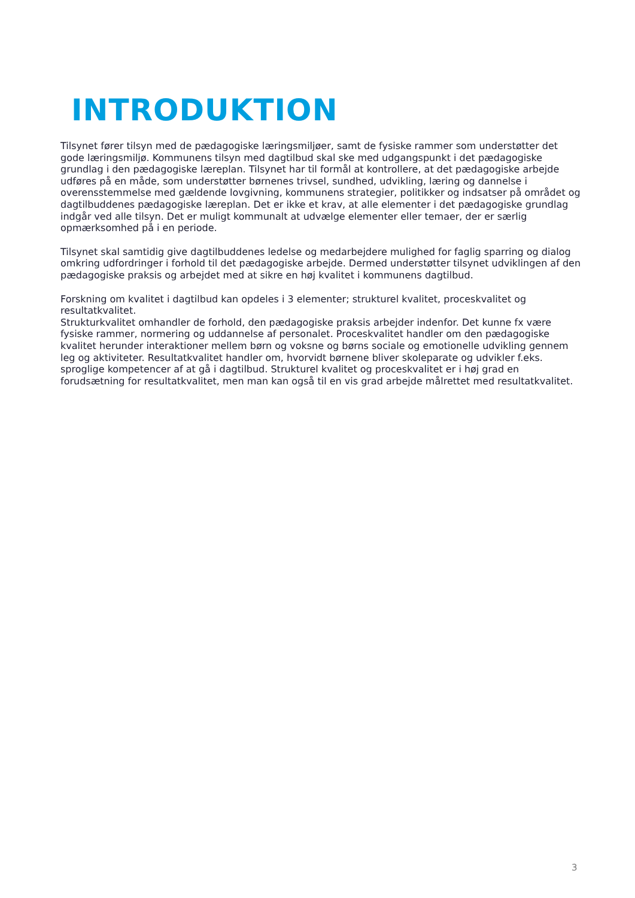INTRODUKTION
Tilsynet fører tilsyn med de pædagogiske læringsmiljøer, samt de fysiske rammer som understøtter det gode læringsmiljø. Kommunens tilsyn med dagtilbud skal ske med udgangspunkt i det pædagogiske grundlag i den pædagogiske læreplan. Tilsynet har til formål at kontrollere, at det pædagogiske arbejde udføres på en måde, som understøtter børnenes trivsel, sundhed, udvikling, læring og dannelse i overensstemmelse med gældende lovgivning, kommunens strategier, politikker og indsatser på området og dagtilbuddenes pædagogiske læreplan. Det er ikke et krav, at alle elementer i det pædagogiske grundlag indgår ved alle tilsyn. Det er muligt kommunalt at udvælge elementer eller temaer, der er særlig opmærksomhed på i en periode.
Tilsynet skal samtidig give dagtilbuddenes ledelse og medarbejdere mulighed for faglig sparring og dialog omkring udfordringer i forhold til det pædagogiske arbejde. Dermed understøtter tilsynet udviklingen af den pædagogiske praksis og arbejdet med at sikre en høj kvalitet i kommunens dagtilbud.
Forskning om kvalitet i dagtilbud kan opdeles i 3 elementer; strukturel kvalitet, proceskvalitet og resultatkvalitet.
Strukturkvalitet omhandler de forhold, den pædagogiske praksis arbejder indenfor. Det kunne fx være fysiske rammer, normering og uddannelse af personalet. Proceskvalitet handler om den pædagogiske kvalitet herunder interaktioner mellem børn og voksne og børns sociale og emotionelle udvikling gennem leg og aktiviteter. Resultatkvalitet handler om, hvorvidt børnene bliver skoleparate og udvikler f.eks. sproglige kompetencer af at gå i dagtilbud. Strukturel kvalitet og proceskvalitet er i høj grad en forudsætning for resultatkvalitet, men man kan også til en vis grad arbejde målrettet med resultatkvalitet.
3